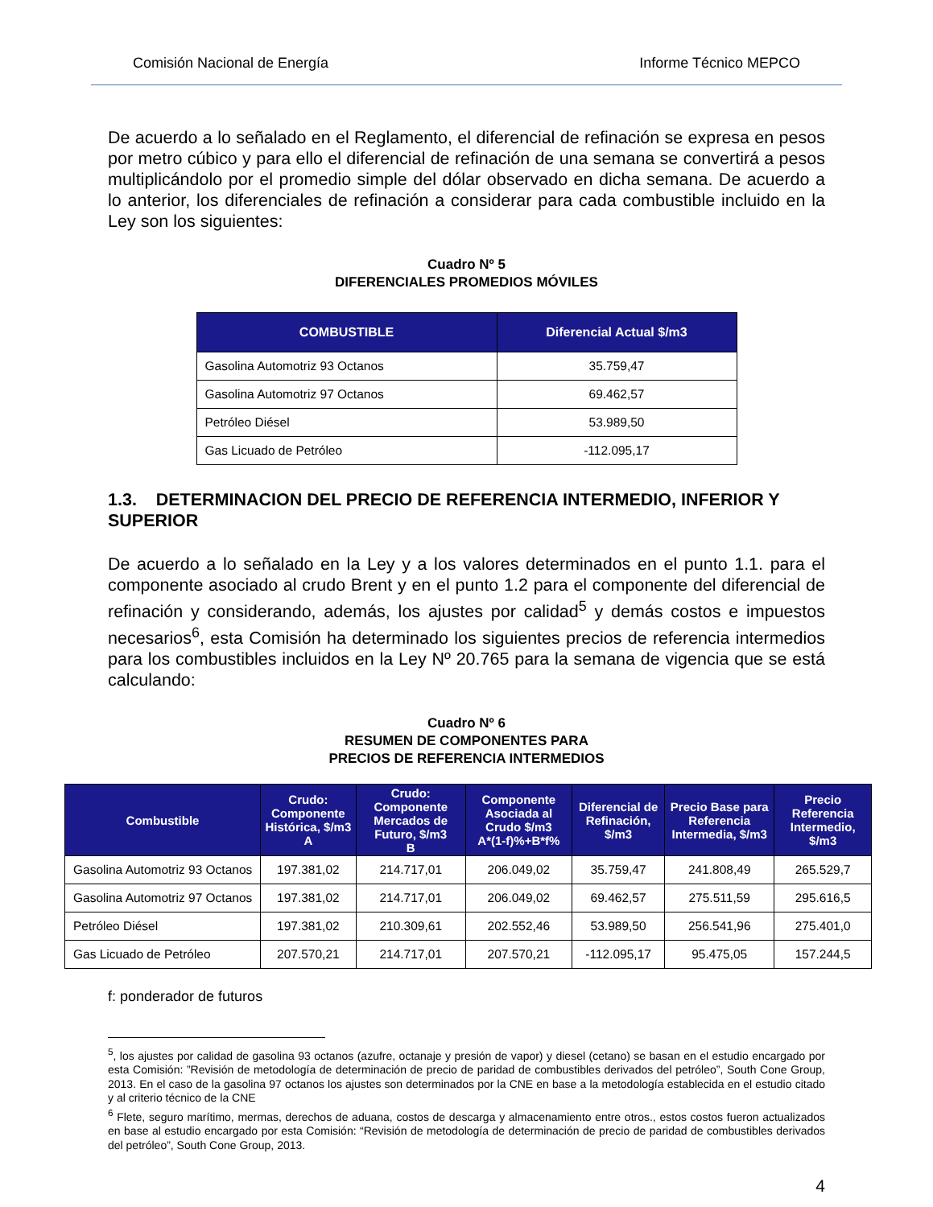Comisión Nacional de Energía Informe Técnico MEPCO
De acuerdo a lo señalado en el Reglamento, el diferencial de refinación se expresa en pesos por metro cúbico y para ello el diferencial de refinación de una semana se convertirá a pesos multiplicándolo por el promedio simple del dólar observado en dicha semana. De acuerdo a lo anterior, los diferenciales de refinación a considerar para cada combustible incluido en la Ley son los siguientes:
Cuadro Nº 5
DIFERENCIALES PROMEDIOS MÓVILES
| COMBUSTIBLE | Diferencial Actual $/m3 |
| --- | --- |
| Gasolina Automotriz 93 Octanos | 35.759,47 |
| Gasolina Automotriz 97 Octanos | 69.462,57 |
| Petróleo Diésel | 53.989,50 |
| Gas Licuado de Petróleo | -112.095,17 |
1.3. DETERMINACION DEL PRECIO DE REFERENCIA INTERMEDIO, INFERIOR Y SUPERIOR
De acuerdo a lo señalado en la Ley y a los valores determinados en el punto 1.1. para el componente asociado al crudo Brent y en el punto 1.2 para el componente del diferencial de refinación y considerando, además, los ajustes por calidad<sup>5</sup> y demás costos e impuestos necesarios<sup>6</sup>, esta Comisión ha determinado los siguientes precios de referencia intermedios para los combustibles incluidos en la Ley Nº 20.765 para la semana de vigencia que se está calculando:
Cuadro Nº 6
RESUMEN DE COMPONENTES PARA
PRECIOS DE REFERENCIA INTERMEDIOS
| Combustible | Crudo: Componente Histórica, $/m3 A | Crudo: Componente Mercados de Futuro, $/m3 B | Componente Asociada al Crudo $/m3 A*(1-f)%+B*f% | Diferencial de Refinación, $/m3 | Precio Base para Referencia Intermedia, $/m3 | Precio Referencia Intermedio, $/m3 |
| --- | --- | --- | --- | --- | --- | --- |
| Gasolina Automotriz 93 Octanos | 197.381,02 | 214.717,01 | 206.049,02 | 35.759,47 | 241.808,49 | 265.529,7 |
| Gasolina Automotriz 97 Octanos | 197.381,02 | 214.717,01 | 206.049,02 | 69.462,57 | 275.511,59 | 295.616,5 |
| Petróleo Diésel | 197.381,02 | 210.309,61 | 202.552,46 | 53.989,50 | 256.541,96 | 275.401,0 |
| Gas Licuado de Petróleo | 207.570,21 | 214.717,01 | 207.570,21 | -112.095,17 | 95.475,05 | 157.244,5 |
f: ponderador de futuros
<sup>5</sup>, los ajustes por calidad de gasolina 93 octanos (azufre, octanaje y presión de vapor) y diesel (cetano) se basan en el estudio encargado por esta Comisión: ”Revisión de metodología de determinación de precio de paridad de combustibles derivados del petróleo”, South Cone Group, 2013. En el caso de la gasolina 97 octanos los ajustes son determinados por la CNE en base a la metodología establecida en el estudio citado y al criterio técnico de la CNE
<sup>6</sup> Flete, seguro marítimo, mermas, derechos de aduana, costos de descarga y almacenamiento entre otros., estos costos fueron actualizados en base al estudio encargado por esta Comisión: “Revisión de metodología de determinación de precio de paridad de combustibles derivados del petróleo”, South Cone Group, 2013.
4